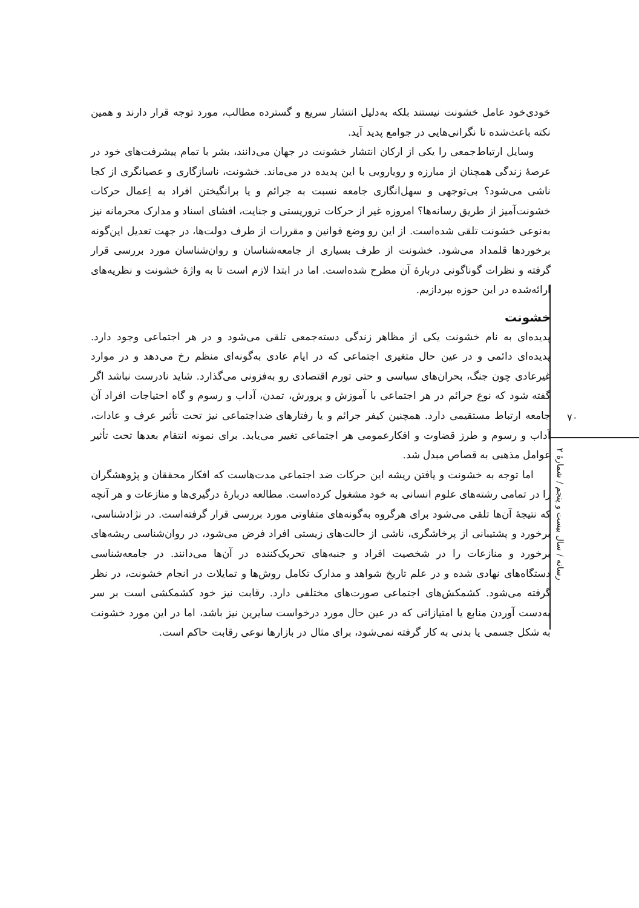خودی‌خود عامل خشونت نیستند بلکه به‌دلیل انتشار سریع و گسترده مطالب، مورد توجه قرار دارند و همین نکته باعث‌شده تا نگرانی‌هایی در جوامع پدید آید.
وسایل ارتباط‌جمعی را یکی از ارکان انتشار خشونت در جهان می‌دانند، بشر با تمام پیشرفت‌های خود در عرصهٔ زندگی همچنان از مبارزه و رویارویی با این پدیده در می‌ماند. خشونت، ناسازگاری و عصیانگری از کجا ناشی می‌شود؟ بی‌توجهی و سهل‌انگاری جامعه نسبت به جرائم و یا برانگیختن افراد به اِعمال حرکات خشونت‌آمیز از طریق رسانه‌ها؟ امروزه غیر از حرکات تروریستی و جنایت، افشای اسناد و مدارک محرمانه نیز به‌نوعی خشونت تلقی شده‌است. از این رو وضع قوانین و مقررات از طرف دولت‌ها، در جهت تعدیل این‌گونه برخوردها قلمداد می‌شود. خشونت از طرف بسیاری از جامعه‌شناسان و روان‌شناسان مورد بررسی قرار گرفته و نظرات گوناگونی دربارهٔ آن مطرح شده‌است. اما در ابتدا لازم است تا به واژهٔ خشونت و نظریه‌های ارائه‌شده در این حوزه بپردازیم.
خشونت
پدیده‌ای به نام خشونت یکی از مظاهر زندگی دسته‌جمعی تلقی می‌شود و در هر اجتماعی وجود دارد. پدیده‌ای دائمی و در عین حال متغیری اجتماعی که در ایام عادی به‌گونه‌ای منظم رخ می‌دهد و در موارد غیرعادی چون جنگ، بحران‌های سیاسی و حتی تورم اقتصادی رو به‌فزونی می‌گذارد. شاید نادرست نباشد اگر گفته شود که نوع جرائم در هر اجتماعی با آموزش و پرورش، تمدن، آداب و رسوم و گاه احتیاجات افراد آن جامعه ارتباط مستقیمی دارد. همچنین کیفر جرائم و یا رفتارهای ضداجتماعی نیز تحت تأثیر عرف و عادات، آداب و رسوم و طرز قضاوت و افکارعمومی هر اجتماعی تغییر می‌یابد. برای نمونه انتقام بعدها تحت تأثیر عوامل مذهبی به قصاص مبدل شد.
اما توجه به خشونت و یافتن ریشه این حرکات ضد اجتماعی مدت‌هاست که افکار محققان و پژوهشگران را در تمامی رشته‌های علوم انسانی به خود مشغول کرده‌است. مطالعه دربارهٔ درگیری‌ها و منازعات و هر آنچه که نتیجهٔ آن‌ها تلقی می‌شود برای هرگروه به‌گونه‌های متفاوتی مورد بررسی قرار گرفته‌است. در نژادشناسی، برخورد و پشتیبانی از پرخاشگری، ناشی از حالت‌های زیستی افراد فرض می‌شود، در روان‌شناسی ریشه‌های برخورد و منازعات را در شخصیت افراد و جنبه‌های تحریک‌کننده در آن‌ها می‌دانند. در جامعه‌شناسی دستگاه‌های نهادی شده و در علم تاریخ شواهد و مدارک تکامل روش‌ها و تمایلات در انجام خشونت، در نظر گرفته می‌شود. کشمکش‌های اجتماعی صورت‌های مختلفی دارد. رقابت نیز خود کشمکشی است بر سر به‌دست آوردن منابع یا امتیازاتی که در عین حال مورد درخواست سایرین نیز باشد، اما در این مورد خشونت به شکل جسمی یا بدنی به کار گرفته نمی‌شود، برای مثال در بازارها نوعی رقابت حاکم است.
۷۰
رسانه / سال بیست و پنجم / شمارهٔ ۲